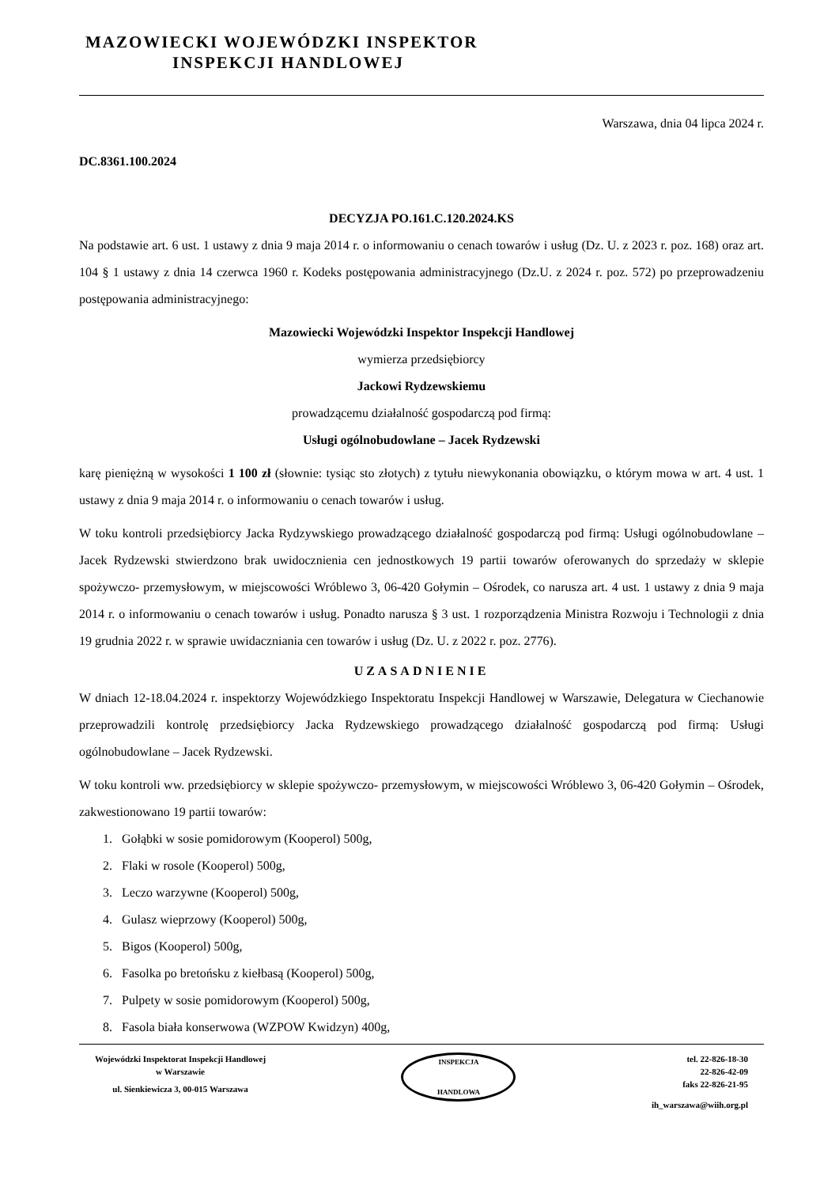MAZOWIECKI WOJEWÓDZKI INSPEKTOR
INSPEKCJI HANDLOWEJ
Warszawa, dnia 04 lipca 2024 r.
DC.8361.100.2024
DECYZJA PO.161.C.120.2024.KS
Na podstawie art. 6 ust. 1 ustawy z dnia 9 maja 2014 r. o informowaniu o cenach towarów i usług (Dz. U. z 2023 r. poz. 168) oraz art. 104 § 1 ustawy z dnia 14 czerwca 1960 r. Kodeks postępowania administracyjnego (Dz.U. z 2024 r. poz. 572) po przeprowadzeniu postępowania administracyjnego:
Mazowiecki Wojewódzki Inspektor Inspekcji Handlowej
wymierza przedsiębiorcy
Jackowi Rydzewskiemu
prowadzącemu działalność gospodarczą pod firmą:
Usługi ogólnobudowlane – Jacek Rydzewski
karę pieniężną w wysokości 1 100 zł (słownie: tysiąc sto złotych) z tytułu niewykonania obowiązku, o którym mowa w art. 4 ust. 1 ustawy z dnia 9 maja 2014 r. o informowaniu o cenach towarów i usług.
W toku kontroli przedsiębiorcy Jacka Rydzywskiego prowadzącego działalność gospodarczą pod firmą: Usługi ogólnobudowlane – Jacek Rydzewski stwierdzono brak uwidocznienia cen jednostkowych 19 partii towarów oferowanych do sprzedaży w sklepie spożywczo- przemysłowym, w miejscowości Wróblewo 3, 06-420 Gołymin – Ośrodek, co narusza art. 4 ust. 1 ustawy z dnia 9 maja 2014 r. o informowaniu o cenach towarów i usług. Ponadto narusza § 3 ust. 1 rozporządzenia Ministra Rozwoju i Technologii z dnia 19 grudnia 2022 r. w sprawie uwidaczniania cen towarów i usług (Dz. U. z 2022 r. poz. 2776).
UZASADNIENIE
W dniach 12-18.04.2024 r. inspektorzy Wojewódzkiego Inspektoratu Inspekcji Handlowej w Warszawie, Delegatura w Ciechanowie przeprowadzili kontrolę przedsiębiorcy Jacka Rydzewskiego prowadzącego działalność gospodarczą pod firmą: Usługi ogólnobudowlane – Jacek Rydzewski.
W toku kontroli ww. przedsiębiorcy w sklepie spożywczo- przemysłowym, w miejscowości Wróblewo 3, 06-420 Gołymin – Ośrodek, zakwestionowano 19 partii towarów:
1. Gołąbki w sosie pomidorowym (Kooperol) 500g,
2. Flaki w rosole (Kooperol) 500g,
3. Leczo warzywne (Kooperol) 500g,
4. Gulasz wieprzowy (Kooperol) 500g,
5. Bigos (Kooperol) 500g,
6. Fasolka po bretońsku z kiełbasą (Kooperol) 500g,
7. Pulpety w sosie pomidorowym (Kooperol) 500g,
8. Fasola biała konserwowa (WZPOW Kwidzyn) 400g,
Wojewódzki Inspektorat Inspekcji Handlowej
w Warszawie
ul. Sienkiewicza 3, 00-015 Warszawa
INSPEKCJA
HANDLOWA
tel. 22-826-18-30
22-826-42-09
faks 22-826-21-95
ih_warszawa@wiih.org.pl